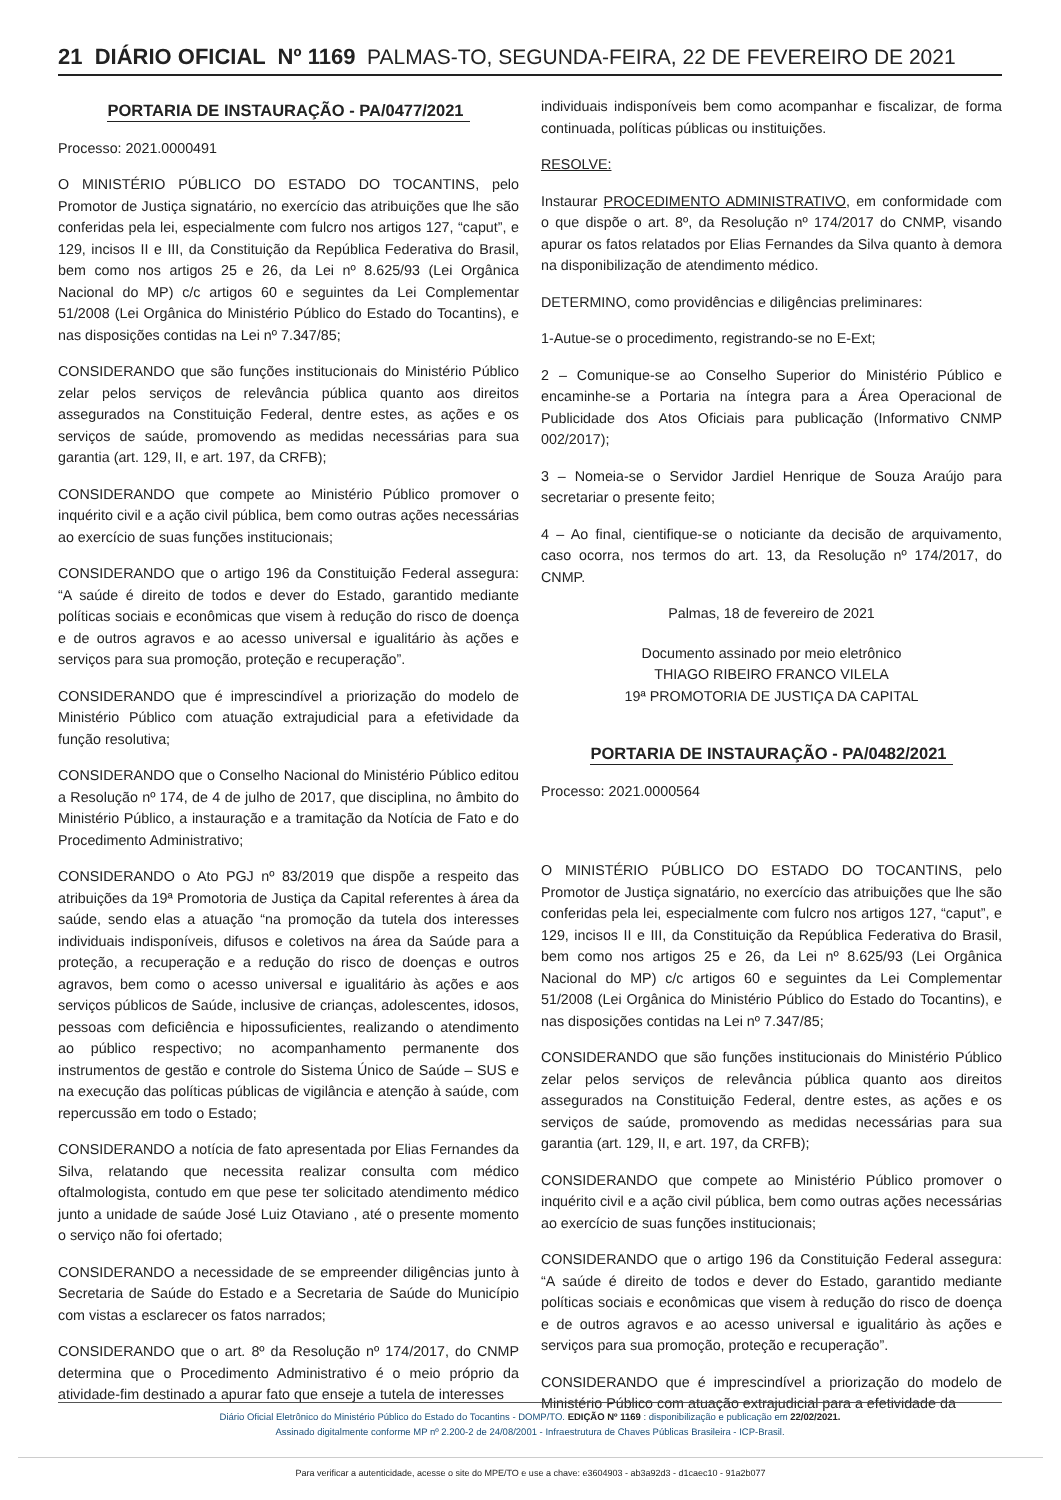21 DIÁRIO OFICIAL Nº 1169 PALMAS-TO, SEGUNDA-FEIRA, 22 DE FEVEREIRO DE 2021
PORTARIA DE INSTAURAÇÃO - PA/0477/2021
Processo: 2021.0000491
O MINISTÉRIO PÚBLICO DO ESTADO DO TOCANTINS, pelo Promotor de Justiça signatário, no exercício das atribuições que lhe são conferidas pela lei, especialmente com fulcro nos artigos 127, “caput”, e 129, incisos II e III, da Constituição da República Federativa do Brasil, bem como nos artigos 25 e 26, da Lei nº 8.625/93 (Lei Orgânica Nacional do MP) c/c artigos 60 e seguintes da Lei Complementar 51/2008 (Lei Orgânica do Ministério Público do Estado do Tocantins), e nas disposições contidas na Lei nº 7.347/85;
CONSIDERANDO que são funções institucionais do Ministério Público zelar pelos serviços de relevância pública quanto aos direitos assegurados na Constituição Federal, dentre estes, as ações e os serviços de saúde, promovendo as medidas necessárias para sua garantia (art. 129, II, e art. 197, da CRFB);
CONSIDERANDO que compete ao Ministério Público promover o inquérito civil e a ação civil pública, bem como outras ações necessárias ao exercício de suas funções institucionais;
CONSIDERANDO que o artigo 196 da Constituição Federal assegura: “A saúde é direito de todos e dever do Estado, garantido mediante políticas sociais e econômicas que visem à redução do risco de doença e de outros agravos e ao acesso universal e igualitário às ações e serviços para sua promoção, proteção e recuperação”.
CONSIDERANDO que é imprescindível a priorização do modelo de Ministério Público com atuação extrajudicial para a efetividade da função resolutiva;
CONSIDERANDO que o Conselho Nacional do Ministério Público editou a Resolução nº 174, de 4 de julho de 2017, que disciplina, no âmbito do Ministério Público, a instauração e a tramitação da Notícia de Fato e do Procedimento Administrativo;
CONSIDERANDO o Ato PGJ nº 83/2019 que dispõe a respeito das atribuições da 19ª Promotoria de Justiça da Capital referentes à área da saúde, sendo elas a atuação “na promoção da tutela dos interesses individuais indisponíveis, difusos e coletivos na área da Saúde para a proteção, a recuperação e a redução do risco de doenças e outros agravos, bem como o acesso universal e igualitário às ações e aos serviços públicos de Saúde, inclusive de crianças, adolescentes, idosos, pessoas com deficiência e hipossuficientes, realizando o atendimento ao público respectivo; no acompanhamento permanente dos instrumentos de gestão e controle do Sistema Único de Saúde – SUS e na execução das políticas públicas de vigilância e atenção à saúde, com repercussão em todo o Estado;
CONSIDERANDO a notícia de fato apresentada por Elias Fernandes da Silva, relatando que necessita realizar consulta com médico oftalmologista, contudo em que pese ter solicitado atendimento médico junto a unidade de saúde José Luiz Otaviano , até o presente momento o serviço não foi ofertado;
CONSIDERANDO a necessidade de se empreender diligências junto à Secretaria de Saúde do Estado e a Secretaria de Saúde do Município com vistas a esclarecer os fatos narrados;
CONSIDERANDO que o art. 8º da Resolução nº 174/2017, do CNMP determina que o Procedimento Administrativo é o meio próprio da atividade-fim destinado a apurar fato que enseje a tutela de interesses
individuais indisponíveis bem como acompanhar e fiscalizar, de forma continuada, políticas públicas ou instituições.
RESOLVE:
Instaurar PROCEDIMENTO ADMINISTRATIVO, em conformidade com o que dispõe o art. 8º, da Resolução nº 174/2017 do CNMP, visando apurar os fatos relatados por Elias Fernandes da Silva quanto à demora na disponibilização de atendimento médico.
DETERMINO, como providências e diligências preliminares:
1-Autue-se o procedimento, registrando-se no E-Ext;
2 – Comunique-se ao Conselho Superior do Ministério Público e encaminhe-se a Portaria na íntegra para a Área Operacional de Publicidade dos Atos Oficiais para publicação (Informativo CNMP 002/2017);
3 – Nomeia-se o Servidor Jardiel Henrique de Souza Araújo para secretariar o presente feito;
4 – Ao final, cientifique-se o noticiante da decisão de arquivamento, caso ocorra, nos termos do art. 13, da Resolução nº 174/2017, do CNMP.
Palmas, 18 de fevereiro de 2021
Documento assinado por meio eletrônico
THIAGO RIBEIRO FRANCO VILELA
19ª PROMOTORIA DE JUSTIÇA DA CAPITAL
PORTARIA DE INSTAURAÇÃO - PA/0482/2021
Processo: 2021.0000564
O MINISTÉRIO PÚBLICO DO ESTADO DO TOCANTINS, pelo Promotor de Justiça signatário, no exercício das atribuições que lhe são conferidas pela lei, especialmente com fulcro nos artigos 127, “caput”, e 129, incisos II e III, da Constituição da República Federativa do Brasil, bem como nos artigos 25 e 26, da Lei nº 8.625/93 (Lei Orgânica Nacional do MP) c/c artigos 60 e seguintes da Lei Complementar 51/2008 (Lei Orgânica do Ministério Público do Estado do Tocantins), e nas disposições contidas na Lei nº 7.347/85;
CONSIDERANDO que são funções institucionais do Ministério Público zelar pelos serviços de relevância pública quanto aos direitos assegurados na Constituição Federal, dentre estes, as ações e os serviços de saúde, promovendo as medidas necessárias para sua garantia (art. 129, II, e art. 197, da CRFB);
CONSIDERANDO que compete ao Ministério Público promover o inquérito civil e a ação civil pública, bem como outras ações necessárias ao exercício de suas funções institucionais;
CONSIDERANDO que o artigo 196 da Constituição Federal assegura: “A saúde é direito de todos e dever do Estado, garantido mediante políticas sociais e econômicas que visem à redução do risco de doença e de outros agravos e ao acesso universal e igualitário às ações e serviços para sua promoção, proteção e recuperação”.
CONSIDERANDO que é imprescindível a priorização do modelo de Ministério Público com atuação extrajudicial para a efetividade da
Diário Oficial Eletrônico do Ministério Público do Estado do Tocantins - DOMP/TO. EDIÇÃO Nº 1169 : disponibilização e publicação em 22/02/2021.
Assinado digitalmente conforme MP nº 2.200-2 de 24/08/2001 - Infraestrutura de Chaves Públicas Brasileira - ICP-Brasil.
Para verificar a autenticidade, acesse o site do MPE/TO e use a chave: e3604903 - ab3a92d3 - d1caec10 - 91a2b077